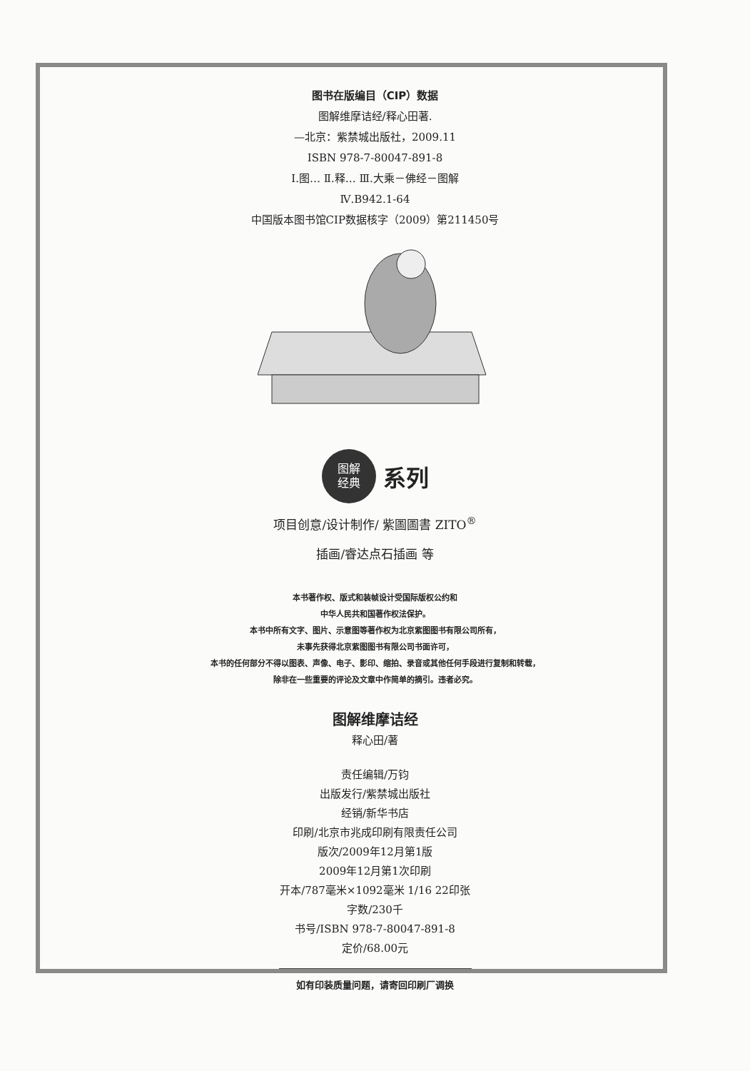图书在版编目（CIP）数据
图解维摩诘经/释心田著.
—北京：紫禁城出版社，2009.11
ISBN 978-7-80047-891-8
Ⅰ.图… Ⅱ.释… Ⅲ.大乘－佛经－图解
Ⅳ.B942.1-64
中国版本图书馆CIP数据核字（2009）第211450号
图解
经典
系列
项目创意/设计制作/ 紫圖圖書 ZITO<sup>®</sup>
插画/睿达点石插画 等
本书著作权、版式和装帧设计受国际版权公约和
中华人民共和国著作权法保护。
本书中所有文字、图片、示意图等著作权为北京紫图图书有限公司所有，
未事先获得北京紫图图书有限公司书面许可，
本书的任何部分不得以图表、声像、电子、影印、缩拍、录音或其他任何手段进行复制和转载，
除非在一些重要的评论及文章中作简单的摘引。违者必究。
图解维摩诘经
释心田/著
责任编辑/万钧
出版发行/紫禁城出版社
经销/新华书店
印刷/北京市兆成印刷有限责任公司
版次/2009年12月第1版
2009年12月第1次印刷
开本/787毫米×1092毫米 1/16 22印张
字数/230千
书号/ISBN 978-7-80047-891-8
定价/68.00元
如有印装质量问题，请寄回印刷厂调换